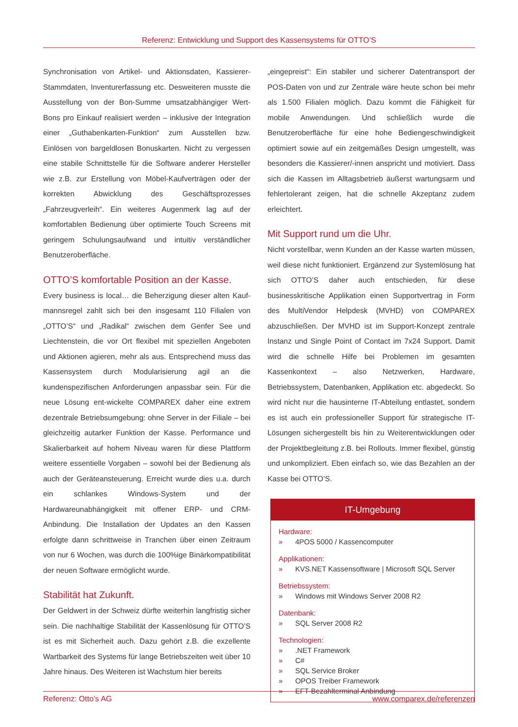Referenz: Entwicklung und Support des Kassensystems für OTTO’S
Synchronisation von Artikel- und Aktionsdaten, Kassierer-Stammdaten, Inventurerfassung etc. Desweiteren musste die Ausstellung von der Bon-Summe umsatzabhängiger Wert-Bons pro Einkauf realisiert werden – inklusive der Integration einer „Guthabenkarten-Funktion“ zum Ausstellen bzw. Einlösen von bargeldlosen Bonuskarten. Nicht zu vergessen eine stabile Schnittstelle für die Software anderer Hersteller wie z.B. zur Erstellung von Möbel-Kaufverträgen oder der korrekten Abwicklung des Geschäftsprozesses „Fahrzeugverleih“. Ein weiteres Augenmerk lag auf der komfortablen Bedienung über optimierte Touch Screens mit geringem Schulungsaufwand und intuitiv verständlicher Benutzeroberfläche.
OTTO’S komfortable Position an der Kasse.
Every business is local… die Beherzigung dieser alten Kauf-mannsregel zahlt sich bei den insgesamt 110 Filialen von „OTTO’S“ und „Radikal“ zwischen dem Genfer See und Liechtenstein, die vor Ort flexibel mit speziellen Angeboten und Aktionen agieren, mehr als aus. Entsprechend muss das Kassensystem durch Modularisierung agil an die kundenspezifischen Anforderungen anpassbar sein. Für die neue Lösung ent-wickelte COMPAREX daher eine extrem dezentrale Betriebsumgebung: ohne Server in der Filiale – bei gleichzeitig autarker Funktion der Kasse. Performance und Skalierbarkeit auf hohem Niveau waren für diese Plattform weitere essentielle Vorgaben – sowohl bei der Bedienung als auch der Geräteansteuerung. Erreicht wurde dies u.a. durch ein schlankes Windows-System und der Hardwareunabhängigkeit mit offener ERP- und CRM-Anbindung. Die Installation der Updates an den Kassen erfolgte dann schrittweise in Tranchen über einen Zeitraum von nur 6 Wochen, was durch die 100%ige Binärkompatibilität der neuen Software ermöglicht wurde.
Stabilität hat Zukunft.
Der Geldwert in der Schweiz dürfte weiterhin langfristig sicher sein. Die nachhaltige Stabilität der Kassenlösung für OTTO’S ist es mit Sicherheit auch. Dazu gehört z.B. die exzellente Wartbarkeit des Systems für lange Betriebszeiten weit über 10 Jahre hinaus. Des Weiteren ist Wachstum hier bereits
„eingepreist“: Ein stabiler und sicherer Datentransport der POS-Daten von und zur Zentrale wäre heute schon bei mehr als 1.500 Filialen möglich. Dazu kommt die Fähigkeit für mobile Anwendungen. Und schließlich wurde die Benutzeroberfläche für eine hohe Bediengeschwindigkeit optimiert sowie auf ein zeitgemäßes Design umgestellt, was besonders die Kassierer/-innen anspricht und motiviert. Dass sich die Kassen im Alltagsbetrieb äußerst wartungsarm und fehlertolerant zeigen, hat die schnelle Akzeptanz zudem erleichtert.
Mit Support rund um die Uhr.
Nicht vorstellbar, wenn Kunden an der Kasse warten müssen, weil diese nicht funktioniert. Ergänzend zur Systemlösung hat sich OTTO’S daher auch entschieden, für diese businesskritische Applikation einen Supportvertrag in Form des MultiVendor Helpdesk (MVHD) von COMPAREX abzuschließen. Der MVHD ist im Support-Konzept zentrale Instanz und Single Point of Contact im 7x24 Support. Damit wird die schnelle Hilfe bei Problemen im gesamten Kassenkontext – also Netzwerken, Hardware, Betriebssystem, Datenbanken, Applikation etc. abgedeckt. So wird nicht nur die hausinterne IT-Abteilung entlastet, sondern es ist auch ein professioneller Support für strategische IT-Lösungen sichergestellt bis hin zu Weiterentwicklungen oder der Projektbegleitung z.B. bei Rollouts. Immer flexibel, günstig und unkompliziert. Eben einfach so, wie das Bezahlen an der Kasse bei OTTO’S.
IT-Umgebung
Hardware:
» 4POS 5000 / Kassencomputer
Applikationen:
» KVS.NET Kassensoftware | Microsoft SQL Server
Betriebssystem:
» Windows mit Windows Server 2008 R2
Datenbank:
» SQL Server 2008 R2
Technologien:
» .NET Framework
» C#
» SQL Service Broker
» OPOS Treiber Framework
» EFT-Bezahlterminal Anbindung
Referenz: Otto’s AG www.comparex.de/referenzen